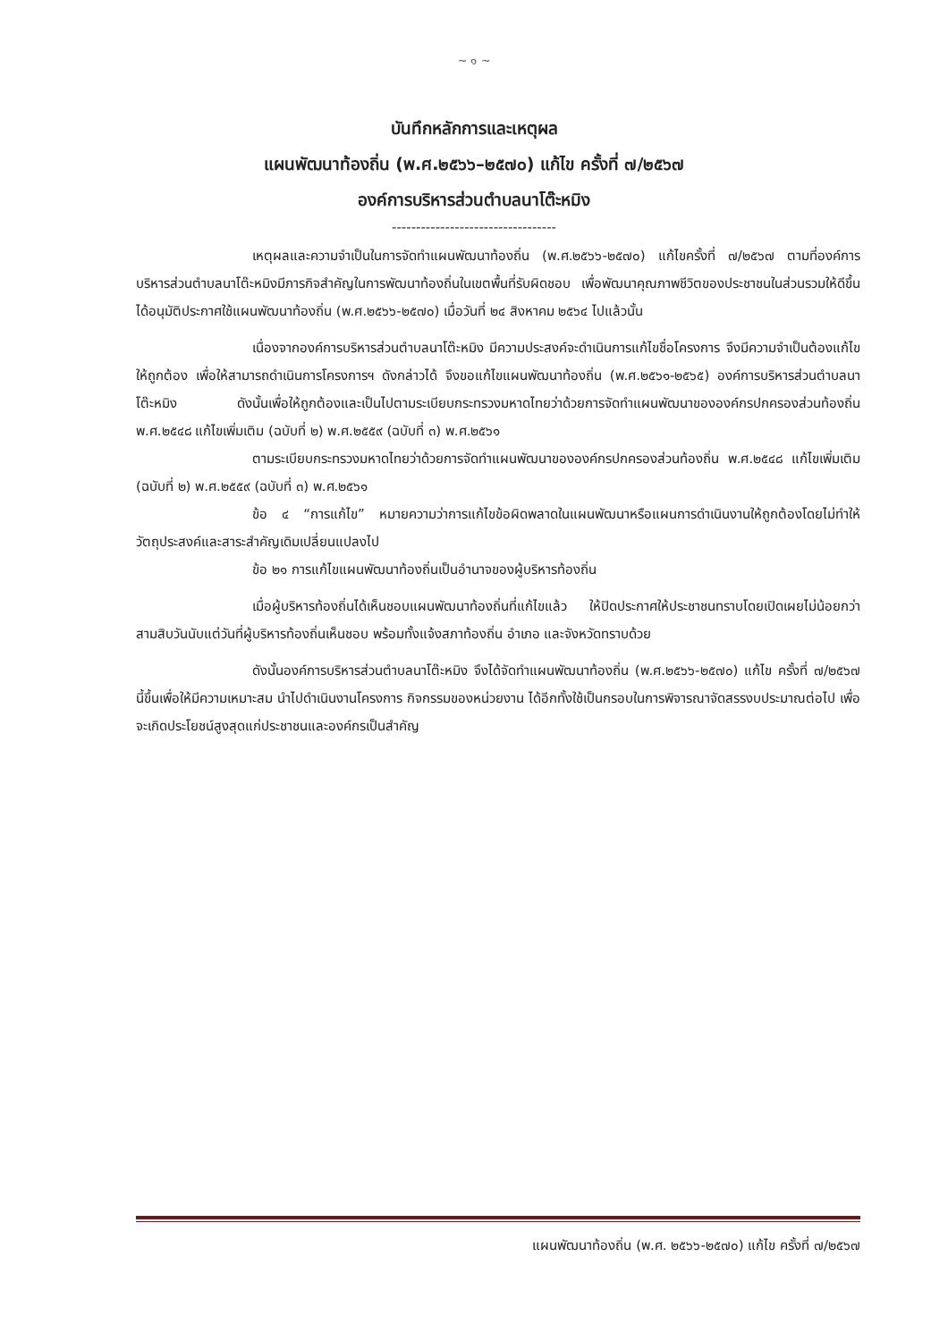~ ๑ ~
บันทึกหลักการและเหตุผล
แผนพัฒนาท้องถิ่น (พ.ศ.๒๕๖๖–๒๕๗๐) แก้ไข ครั้งที่ ๗/๒๕๖๗
องค์การบริหารส่วนตำบลนาโต๊ะหมิง
----------------------------------
เหตุผลและความจำเป็นในการจัดทำแผนพัฒนาท้องถิ่น (พ.ศ.๒๕๖๖-๒๕๗๐) แก้ไขครั้งที่ ๗/๒๕๖๗ ตามที่องค์การบริหารส่วนตำบลนาโต๊ะหมิงมีภารกิจสำคัญในการพัฒนาท้องถิ่นในเขตพื้นที่รับผิดชอบ เพื่อพัฒนาคุณภาพชีวิตของประชาชนในส่วนรวมให้ดีขึ้น ได้อนุมัติประกาศใช้แผนพัฒนาท้องถิ่น (พ.ศ.๒๕๖๖-๒๕๗๐) เมื่อวันที่ ๒๔ สิงหาคม ๒๕๖๔ ไปแล้วนั้น
เนื่องจากองค์การบริหารส่วนตำบลนาโต๊ะหมิง มีความประสงค์จะดำเนินการแก้ไขชื่อโครงการ จึงมีความจำเป็นต้องแก้ไขให้ถูกต้อง เพื่อให้สามารถดำเนินการโครงการฯ ดังกล่าวได้ จึงขอแก้ไขแผนพัฒนาท้องถิ่น (พ.ศ.๒๕๖๑-๒๕๖๕) องค์การบริหารส่วนตำบลนาโต๊ะหมิง ดังนั้นเพื่อให้ถูกต้องและเป็นไปตามระเบียบกระทรวงมหาดไทยว่าด้วยการจัดทำแผนพัฒนาขององค์กรปกครองส่วนท้องถิ่น พ.ศ.๒๕๔๘ แก้ไขเพิ่มเติม (ฉบับที่ ๒) พ.ศ.๒๕๕๙ (ฉบับที่ ๓) พ.ศ.๒๕๖๑
ตามระเบียบกระทรวงมหาดไทยว่าด้วยการจัดทำแผนพัฒนาขององค์กรปกครองส่วนท้องถิ่น พ.ศ.๒๕๔๘ แก้ไขเพิ่มเติม (ฉบับที่ ๒) พ.ศ.๒๕๕๙ (ฉบับที่ ๓) พ.ศ.๒๕๖๑
ข้อ ๔ “การแก้ไข” หมายความว่าการแก้ไขข้อผิดพลาดในแผนพัฒนาหรือแผนการดำเนินงานให้ถูกต้องโดยไม่ทำให้วัตถุประสงค์และสาระสำคัญเดิมเปลี่ยนแปลงไป
ข้อ ๒๑ การแก้ไขแผนพัฒนาท้องถิ่นเป็นอำนาจของผู้บริหารท้องถิ่น
เมื่อผู้บริหารท้องถิ่นได้เห็นชอบแผนพัฒนาท้องถิ่นที่แก้ไขแล้ว ให้ปิดประกาศให้ประชาชนทราบโดยเปิดเผยไม่น้อยกว่าสามสิบวันนับแต่วันที่ผู้บริหารท้องถิ่นเห็นชอบ พร้อมทั้งแจ้งสภาท้องถิ่น อำเภอ และจังหวัดทราบด้วย
ดังนั้นองค์การบริหารส่วนตำบลนาโต๊ะหมิง จึงได้จัดทำแผนพัฒนาท้องถิ่น (พ.ศ.๒๕๖๖-๒๕๗๐) แก้ไข ครั้งที่ ๗/๒๕๖๗ นี้ขึ้นเพื่อให้มีความเหมาะสม นำไปดำเนินงานโครงการ กิจกรรมของหน่วยงาน ได้อีกทั้งใช้เป็นกรอบในการพิจารณาจัดสรรงบประมาณต่อไป เพื่อจะเกิดประโยชน์สูงสุดแก่ประชาชนและองค์กรเป็นสำคัญ
แผนพัฒนาท้องถิ่น (พ.ศ. ๒๕๖๖-๒๕๗๐) แก้ไข ครั้งที่ ๗/๒๕๖๗